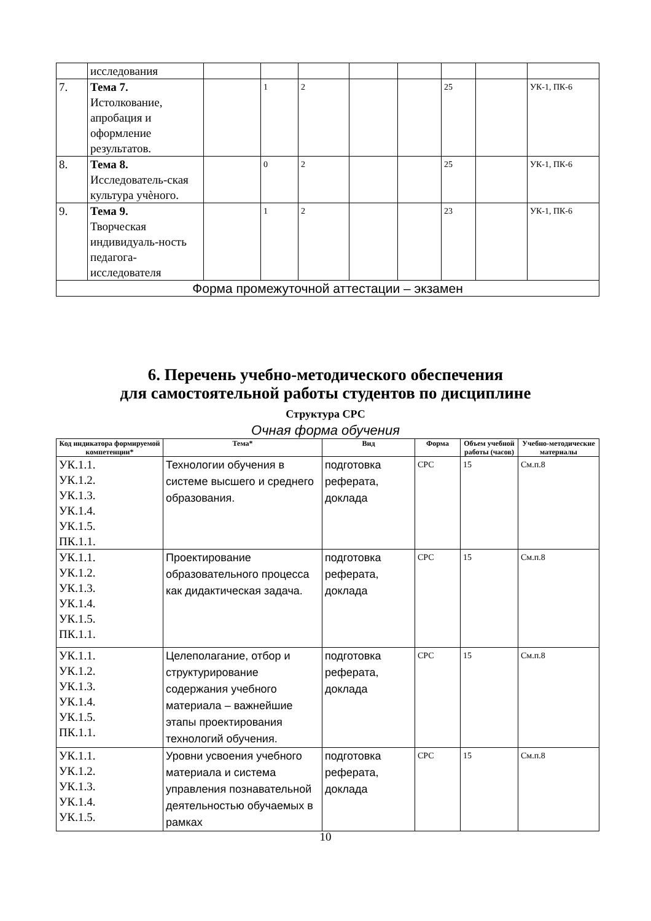| | исследования | | | | | | | | |
| 7. | Тема 7. Истолкование, апробация и оформление результатов. | | 1 | 2 | | | 25 | | УК-1, ПК-6 |
| 8. | Тема 8. Исследователь-ская культура учѐного. | | 0 | 2 | | | 25 | | УК-1, ПК-6 |
| 9. | Тема 9. Творческая индивидуаль-ность педагога-исследователя | | 1 | 2 | | | 23 | | УК-1, ПК-6 |
| Форма промежуточной аттестации – экзамен | | | | | | | | | |
6. Перечень учебно-методического обеспечения
для самостоятельной работы студентов по дисциплине
Структура СРС
Очная форма обучения
| Код индикатора формируемой компетенции* | Тема* | Вид | Форма | Объем учебной работы (часов) | Учебно-методические материалы |
| --- | --- | --- | --- | --- | --- |
| УК.1.1. УК.1.2. УК.1.3. УК.1.4. УК.1.5. ПК.1.1. | Технологии обучения в системе высшего и среднего образования. | подготовка реферата, доклада | СРС | 15 | См.п.8 |
| УК.1.1. УК.1.2. УК.1.3. УК.1.4. УК.1.5. ПК.1.1. | Проектирование образовательного процесса как дидактическая задача. | подготовка реферата, доклада | СРС | 15 | См.п.8 |
| УК.1.1. УК.1.2. УК.1.3. УК.1.4. УК.1.5. ПК.1.1. | Целеполагание, отбор и структурирование содержания учебного материала – важнейшие этапы проектирования технологий обучения. | подготовка реферата, доклада | СРС | 15 | См.п.8 |
| УК.1.1. УК.1.2. УК.1.3. УК.1.4. УК.1.5. | Уровни усвоения учебного материала и система управления познавательной деятельностью обучаемых в рамках | подготовка реферата, доклада | СРС | 15 | См.п.8 |
10